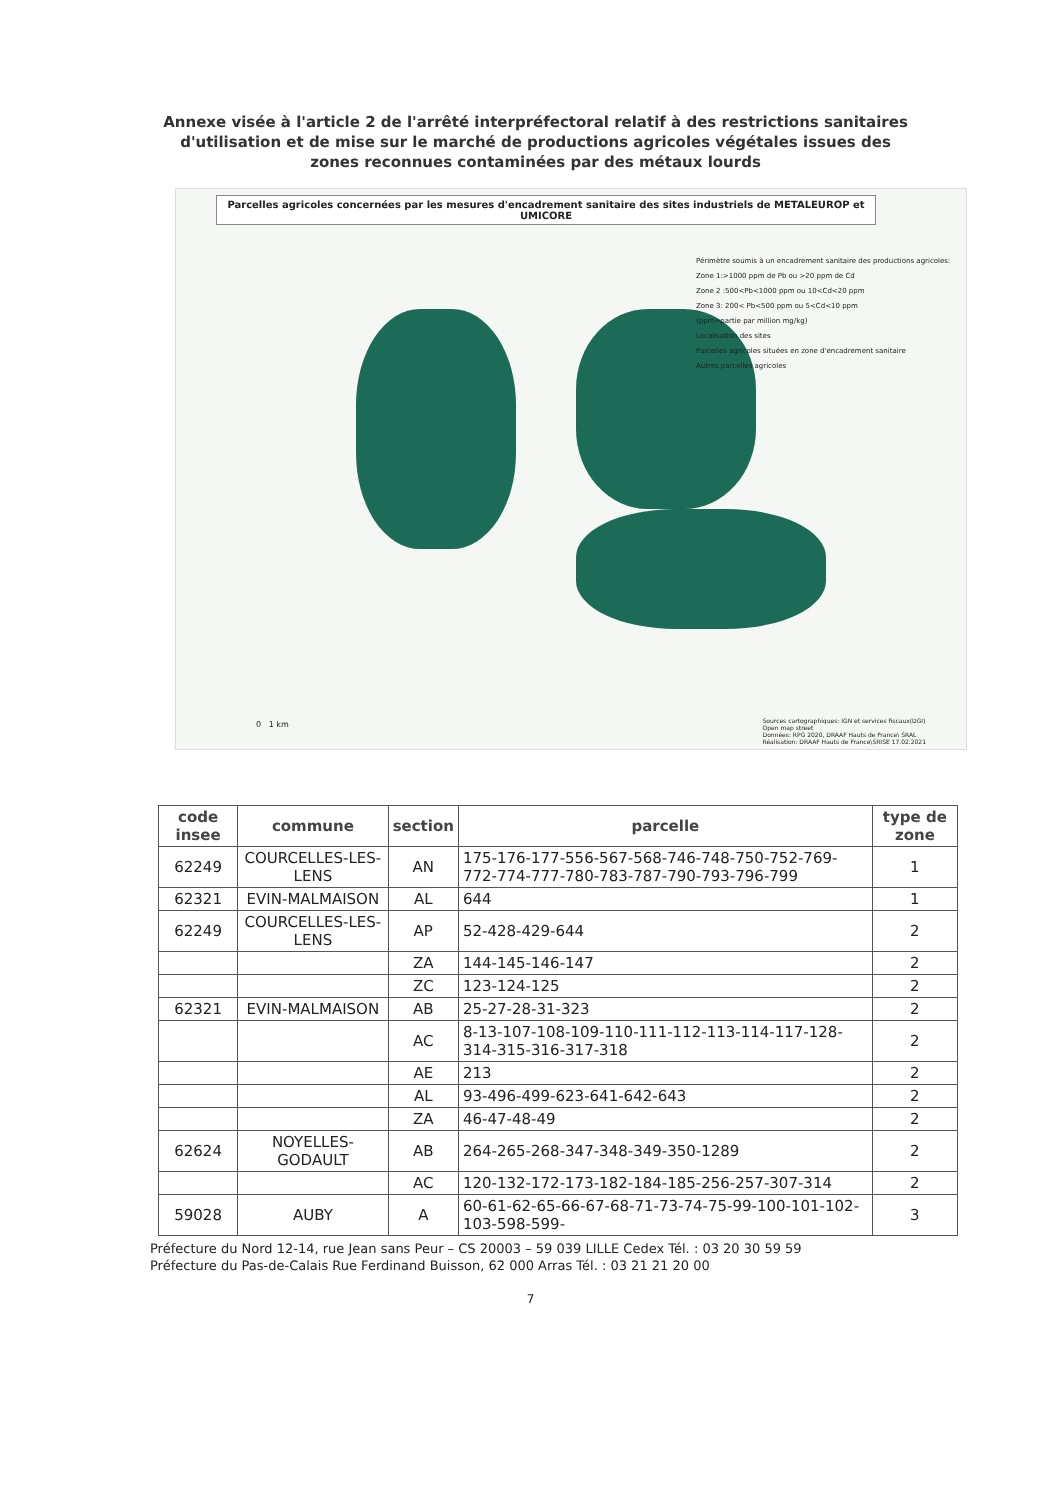Annexe visée à l'article 2 de l'arrêté interpréfectoral relatif à des restrictions sanitaires d'utilisation et de mise sur le marché de productions agricoles végétales issues des zones reconnues contaminées par des métaux lourds
Parcelles agricoles concernées par les mesures d'encadrement sanitaire des sites industriels de METALEUROP et UMICORE
Périmètre soumis à un encadrement sanitaire des productions agricoles:
Zone 1:>1000 ppm de Pb ou >20 ppm de Cd
Zone 2 :500<Pb<1000 ppm ou 10<Cd<20 ppm
Zone 3: 200< Pb<500 ppm ou 5<Cd<10 ppm
(ppm=partie par million mg/kg)
Localisation des sites
Parcelles agricoles situées en zone d'encadrement sanitaire
Autres parcelles agricoles
0 1 km
Sources cartographiques: IGN et services fiscaux(DGI)
Open map street
Données: RPG 2020, DRAAF Hauts de France\ SRAL
Réalisation: DRAAF Hauts de France\SRISE 17.02.2021
| code insee | commune | section | parcelle | type de zone |
| --- | --- | --- | --- | --- |
| 62249 | COURCELLES-LES-LENS | AN | 175-176-177-556-567-568-746-748-750-752-769-772-774-777-780-783-787-790-793-796-799 | 1 |
| 62321 | EVIN-MALMAISON | AL | 644 | 1 |
| 62249 | COURCELLES-LES-LENS | AP | 52-428-429-644 | 2 |
| | | ZA | 144-145-146-147 | 2 |
| | | ZC | 123-124-125 | 2 |
| 62321 | EVIN-MALMAISON | AB | 25-27-28-31-323 | 2 |
| | | AC | 8-13-107-108-109-110-111-112-113-114-117-128-314-315-316-317-318 | 2 |
| | | AE | 213 | 2 |
| | | AL | 93-496-499-623-641-642-643 | 2 |
| | | ZA | 46-47-48-49 | 2 |
| 62624 | NOYELLES-GODAULT | AB | 264-265-268-347-348-349-350-1289 | 2 |
| | | AC | 120-132-172-173-182-184-185-256-257-307-314 | 2 |
| 59028 | AUBY | A | 60-61-62-65-66-67-68-71-73-74-75-99-100-101-102-103-598-599- | 3 |
Préfecture du Nord 12-14, rue Jean sans Peur – CS 20003 – 59 039 LILLE Cedex Tél. : 03 20 30 59 59
Préfecture du Pas-de-Calais Rue Ferdinand Buisson, 62 000 Arras Tél. : 03 21 21 20 00
7